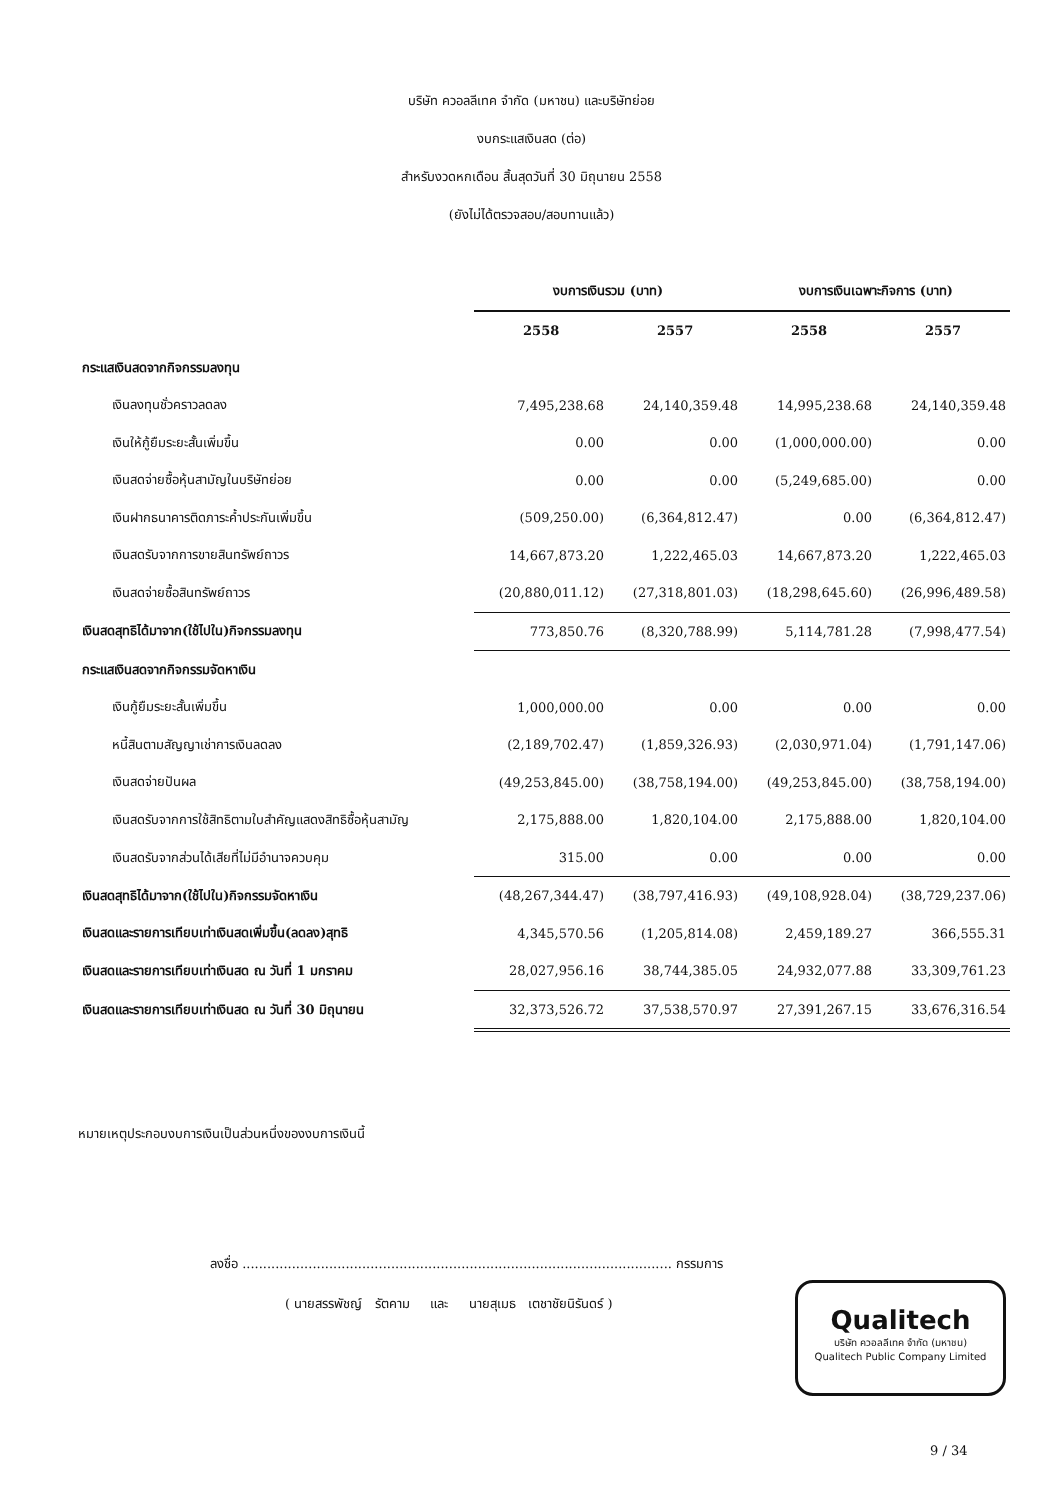บริษัท ควอลลีเทค จำกัด (มหาชน) และบริษัทย่อย
งบกระแสเงินสด (ต่อ)
สำหรับงวดหกเดือน สิ้นสุดวันที่ 30 มิถุนายน 2558
(ยังไม่ได้ตรวจสอบ/สอบทานแล้ว)
| | งบการเงินรวม (บาท) | | งบการเงินเฉพาะกิจการ (บาท) | |
| --- | --- | --- | --- | --- |
| | 2558 | 2557 | 2558 | 2557 |
| กระแสเงินสดจากกิจกรรมลงทุน | | | | |
| เงินลงทุนชั่วคราวลดลง | 7,495,238.68 | 24,140,359.48 | 14,995,238.68 | 24,140,359.48 |
| เงินให้กู้ยืมระยะสั้นเพิ่มขึ้น | 0.00 | 0.00 | (1,000,000.00) | 0.00 |
| เงินสดจ่ายซื้อหุ้นสามัญในบริษัทย่อย | 0.00 | 0.00 | (5,249,685.00) | 0.00 |
| เงินฝากธนาคารติดภาระค้ำประกันเพิ่มขึ้น | (509,250.00) | (6,364,812.47) | 0.00 | (6,364,812.47) |
| เงินสดรับจากการขายสินทรัพย์ถาวร | 14,667,873.20 | 1,222,465.03 | 14,667,873.20 | 1,222,465.03 |
| เงินสดจ่ายซื้อสินทรัพย์ถาวร | (20,880,011.12) | (27,318,801.03) | (18,298,645.60) | (26,996,489.58) |
| เงินสดสุทธิได้มาจาก(ใช้ไปใน)กิจกรรมลงทุน | 773,850.76 | (8,320,788.99) | 5,114,781.28 | (7,998,477.54) |
| กระแสเงินสดจากกิจกรรมจัดหาเงิน | | | | |
| เงินกู้ยืมระยะสั้นเพิ่มขึ้น | 1,000,000.00 | 0.00 | 0.00 | 0.00 |
| หนี้สินตามสัญญาเช่าการเงินลดลง | (2,189,702.47) | (1,859,326.93) | (2,030,971.04) | (1,791,147.06) |
| เงินสดจ่ายปันผล | (49,253,845.00) | (38,758,194.00) | (49,253,845.00) | (38,758,194.00) |
| เงินสดรับจากการใช้สิทธิตามใบสำคัญแสดงสิทธิซื้อหุ้นสามัญ | 2,175,888.00 | 1,820,104.00 | 2,175,888.00 | 1,820,104.00 |
| เงินสดรับจากส่วนได้เสียที่ไม่มีอำนาจควบคุม | 315.00 | 0.00 | 0.00 | 0.00 |
| เงินสดสุทธิได้มาจาก(ใช้ไปใน)กิจกรรมจัดหาเงิน | (48,267,344.47) | (38,797,416.93) | (49,108,928.04) | (38,729,237.06) |
| เงินสดและรายการเทียบเท่าเงินสดเพิ่มขึ้น(ลดลง)สุทธิ | 4,345,570.56 | (1,205,814.08) | 2,459,189.27 | 366,555.31 |
| เงินสดและรายการเทียบเท่าเงินสด ณ วันที่ 1 มกราคม | 28,027,956.16 | 38,744,385.05 | 24,932,077.88 | 33,309,761.23 |
| เงินสดและรายการเทียบเท่าเงินสด ณ วันที่ 30 มิถุนายน | 32,373,526.72 | 37,538,570.97 | 27,391,267.15 | 33,676,316.54 |
หมายเหตุประกอบงบการเงินเป็นส่วนหนึ่งของงบการเงินนี้
ลงชื่อ ........................................................................................................ กรรมการ
( นายสรรพัชญ์ รัตคาม และ นายสุเมธ เตชาชัยนิรันดร์ )
Qualitech
บริษัท ควอลลีเทค จำกัด (มหาชน)
Qualitech Public Company Limited
9 / 34